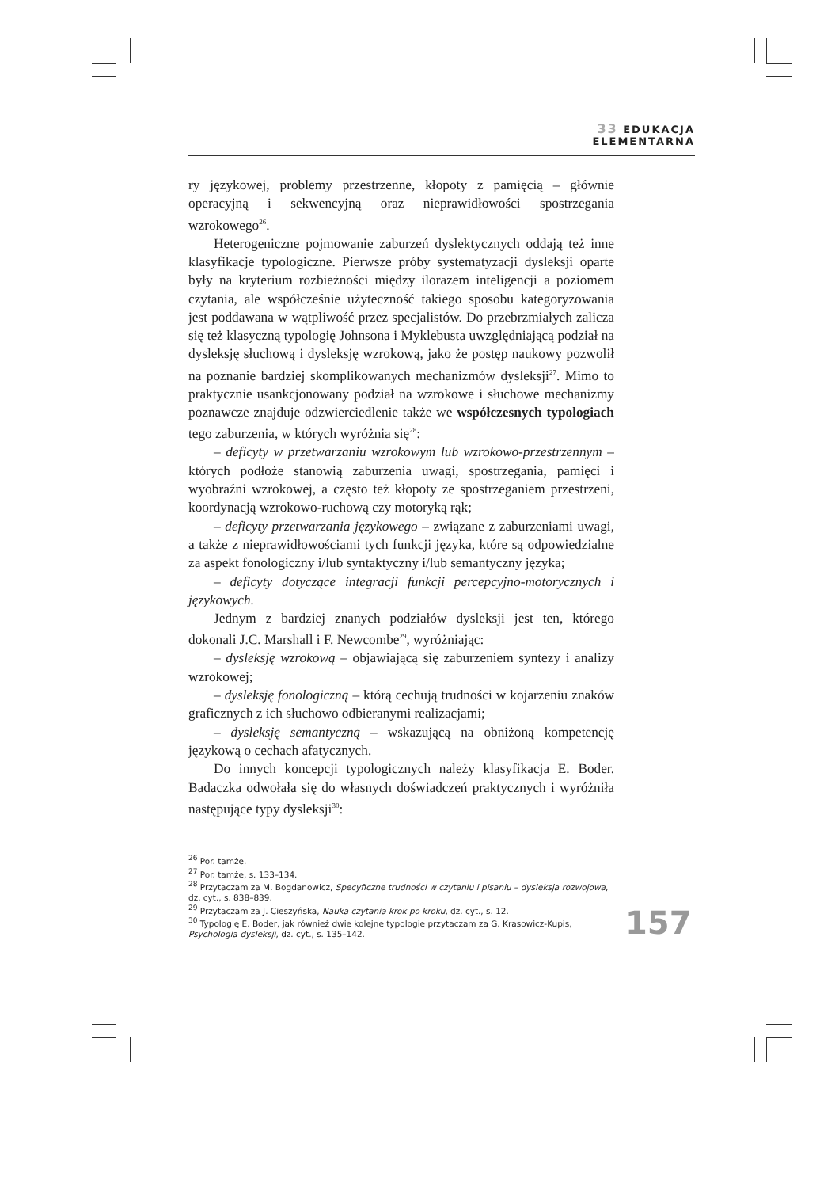33 EDUKACJA
ELEMENTARNA
ry językowej, problemy przestrzenne, kłopoty z pamięcią – głównie operacyjną i sekwencyjną oraz nieprawidłowości spostrzegania wzrokowego<sup>26</sup>.
Heterogeniczne pojmowanie zaburzeń dyslektycznych oddają też inne klasyfikacje typologiczne. Pierwsze próby systematyzacji dysleksji oparte były na kryterium rozbieżności między ilorazem inteligencji a poziomem czytania, ale współcześnie użyteczność takiego sposobu kategoryzowania jest poddawana w wątpliwość przez specjalistów. Do przebrzmiałych zalicza się też klasyczną typologię Johnsona i Myklebusta uwzględniającą podział na dysleksję słuchową i dysleksję wzrokową, jako że postęp naukowy pozwolił na poznanie bardziej skomplikowanych mechanizmów dysleksji<sup>27</sup>. Mimo to praktycznie usankcjonowany podział na wzrokowe i słuchowe mechanizmy poznawcze znajduje odzwierciedlenie także we współczesnych typologiach tego zaburzenia, w których wyróżnia się<sup>28</sup>:
– deficyty w przetwarzaniu wzrokowym lub wzrokowo-przestrzennym – których podłoże stanowią zaburzenia uwagi, spostrzegania, pamięci i wyobraźni wzrokowej, a często też kłopoty ze spostrzeganiem przestrzeni, koordynacją wzrokowo-ruchową czy motoryką rąk;
– deficyty przetwarzania językowego – związane z zaburzeniami uwagi, a także z nieprawidłowościami tych funkcji języka, które są odpowiedzialne za aspekt fonologiczny i/lub syntaktyczny i/lub semantyczny języka;
– deficyty dotyczące integracji funkcji percepcyjno-motorycznych i językowych.
Jednym z bardziej znanych podziałów dysleksji jest ten, którego dokonali J.C. Marshall i F. Newcombe<sup>29</sup>, wyróżniając:
– dysleksję wzrokową – objawiającą się zaburzeniem syntezy i analizy wzrokowej;
– dysleksję fonologiczną – którą cechują trudności w kojarzeniu znaków graficznych z ich słuchowo odbieranymi realizacjami;
– dysleksję semantyczną – wskazującą na obniżoną kompetencję językową o cechach afatycznych.
Do innych koncepcji typologicznych należy klasyfikacja E. Boder. Badaczka odwołała się do własnych doświadczeń praktycznych i wyróżniła następujące typy dysleksji<sup>30</sup>:
<sup>26</sup> Por. tamże.
<sup>27</sup> Por. tamże, s. 133–134.
<sup>28</sup> Przytaczam za M. Bogdanowicz, Specyficzne trudności w czytaniu i pisaniu – dysleksja rozwojowa, dz. cyt., s. 838–839.
<sup>29</sup> Przytaczam za J. Cieszyńska, Nauka czytania krok po kroku, dz. cyt., s. 12.
<sup>30</sup> Typologię E. Boder, jak również dwie kolejne typologie przytaczam za G. Krasowicz-Kupis, Psychologia dysleksji, dz. cyt., s. 135–142.
157